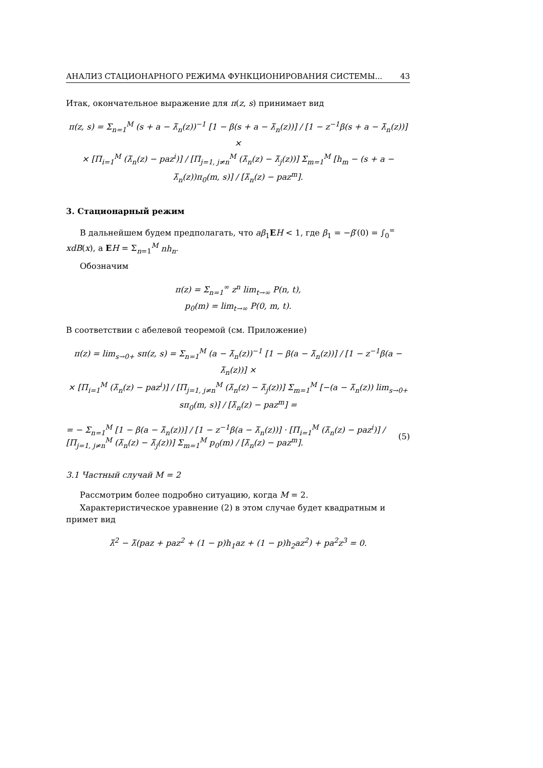АНАЛИЗ СТАЦИОНАРНОГО РЕЖИМА ФУНКЦИОНИРОВАНИЯ СИСТЕМЫ... 43
Итак, окончательное выражение для π(z, s) принимает вид
π(z, s) = Σ<sub>n=1</sub><sup>M</sup> (s + a − λ̃<sub>n</sub>(z))<sup>−1</sup> [1 − β(s + a − λ̃<sub>n</sub>(z))] / [1 − z<sup>−1</sup>β(s + a − λ̃<sub>n</sub>(z))] ×
× [Π<sub>i=1</sub><sup>M</sup> (λ̃<sub>n</sub>(z) − paz<sup>i</sup>)] / [Π<sub>j=1, j≠n</sub><sup>M</sup> (λ̃<sub>n</sub>(z) − λ̃<sub>j</sub>(z))] Σ<sub>m=1</sub><sup>M</sup> [h<sub>m</sub> − (s + a − λ̃<sub>n</sub>(z))π<sub>0</sub>(m, s)] / [λ̃<sub>n</sub>(z) − paz<sup>m</sup>].
3. Стационарный режим
В дальнейшем будем предполагать, что aβ<sub>1</sub>EH < 1, где β<sub>1</sub> = −β′(0) = ∫<sub>0</sub><sup>∞</sup> xdB(x), а EH = Σ<sub>n=1</sub><sup>M</sup> nh<sub>n</sub>.
Обозначим
π(z) = Σ<sub>n=1</sub><sup>∞</sup> z<sup>n</sup> lim<sub>t→∞</sub> P(n, t),
p<sub>0</sub>(m) = lim<sub>t→∞</sub> P(0, m, t).
В соответствии с абелевой теоремой (см. Приложение)
π(z) = lim<sub>s→0+</sub> sπ(z, s) = Σ<sub>n=1</sub><sup>M</sup> (a − λ̃<sub>n</sub>(z))<sup>−1</sup> [1 − β(a − λ̃<sub>n</sub>(z))] / [1 − z<sup>−1</sup>β(a − λ̃<sub>n</sub>(z))] ×
× [Π<sub>i=1</sub><sup>M</sup> (λ̃<sub>n</sub>(z) − paz<sup>i</sup>)] / [Π<sub>j=1, j≠n</sub><sup>M</sup> (λ̃<sub>n</sub>(z) − λ̃<sub>j</sub>(z))] Σ<sub>m=1</sub><sup>M</sup> [−(a − λ̃<sub>n</sub>(z)) lim<sub>s→0+</sub> sπ<sub>0</sub>(m, s)] / [λ̃<sub>n</sub>(z) − paz<sup>m</sup>] =
= − Σ<sub>n=1</sub><sup>M</sup> [1 − β(a − λ̃<sub>n</sub>(z))] / [1 − z<sup>−1</sup>β(a − λ̃<sub>n</sub>(z))] · [Π<sub>i=1</sub><sup>M</sup> (λ̃<sub>n</sub>(z) − paz<sup>i</sup>)] / [Π<sub>j=1, j≠n</sub><sup>M</sup> (λ̃<sub>n</sub>(z) − λ̃<sub>j</sub>(z))] Σ<sub>m=1</sub><sup>M</sup> p<sub>0</sub>(m) / [λ̃<sub>n</sub>(z) − paz<sup>m</sup>]. (5)
3.1 Частный случай M = 2
Рассмотрим более подробно ситуацию, когда M = 2.
Характеристическое уравнение (2) в этом случае будет квадратным и примет вид
λ̃<sup>2</sup> − λ̃(paz + paz<sup>2</sup> + (1 − p)h<sub>1</sub>az + (1 − p)h<sub>2</sub>az<sup>2</sup>) + pa<sup>2</sup>z<sup>3</sup> = 0.